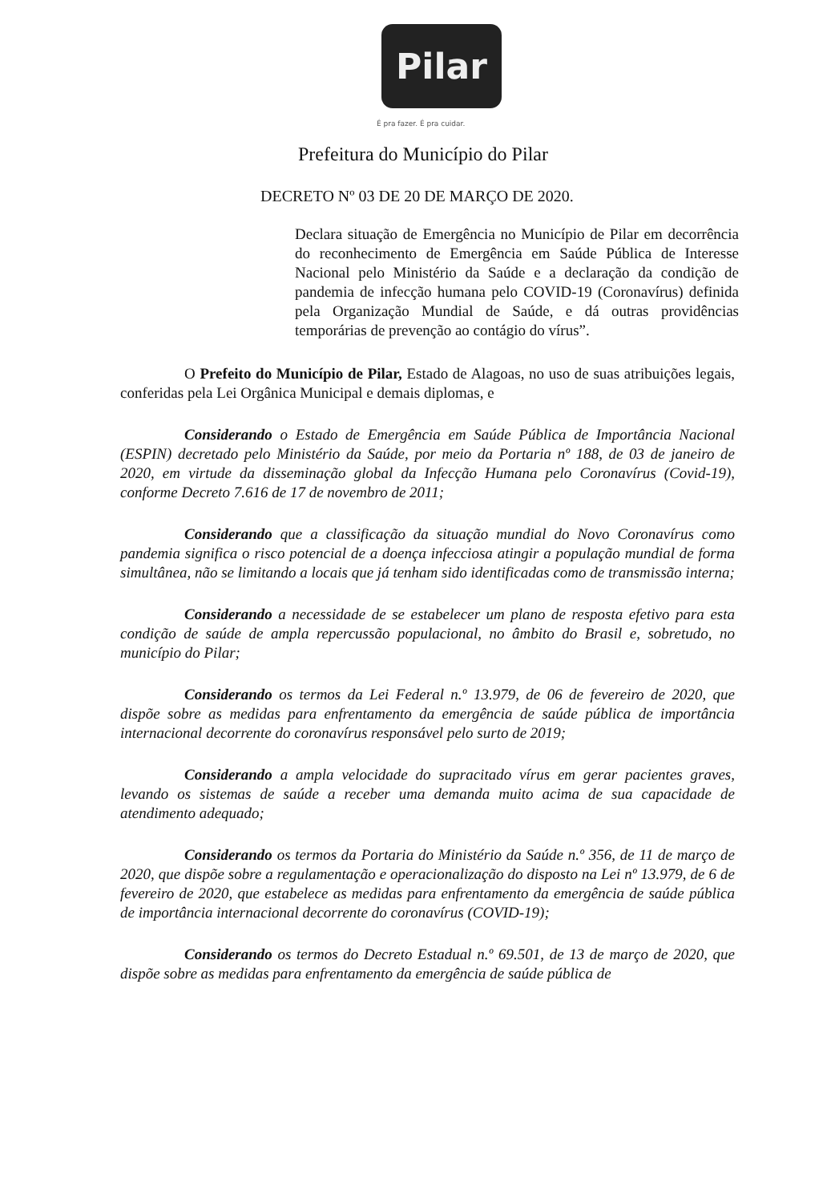Pilar
É pra fazer. É pra cuidar.
Prefeitura do Município do Pilar
DECRETO Nº 03 DE 20 DE MARÇO DE 2020.
Declara situação de Emergência no Município de Pilar em decorrência do reconhecimento de Emergência em Saúde Pública de Interesse Nacional pelo Ministério da Saúde e a declaração da condição de pandemia de infecção humana pelo COVID-19 (Coronavírus) definida pela Organização Mundial de Saúde, e dá outras providências temporárias de prevenção ao contágio do vírus”.
O Prefeito do Município de Pilar, Estado de Alagoas, no uso de suas atribuições legais, conferidas pela Lei Orgânica Municipal e demais diplomas, e
Considerando o Estado de Emergência em Saúde Pública de Importância Nacional (ESPIN) decretado pelo Ministério da Saúde, por meio da Portaria nº 188, de 03 de janeiro de 2020, em virtude da disseminação global da Infecção Humana pelo Coronavírus (Covid-19), conforme Decreto 7.616 de 17 de novembro de 2011;
Considerando que a classificação da situação mundial do Novo Coronavírus como pandemia significa o risco potencial de a doença infecciosa atingir a população mundial de forma simultânea, não se limitando a locais que já tenham sido identificadas como de transmissão interna;
Considerando a necessidade de se estabelecer um plano de resposta efetivo para esta condição de saúde de ampla repercussão populacional, no âmbito do Brasil e, sobretudo, no município do Pilar;
Considerando os termos da Lei Federal n.º 13.979, de 06 de fevereiro de 2020, que dispõe sobre as medidas para enfrentamento da emergência de saúde pública de importância internacional decorrente do coronavírus responsável pelo surto de 2019;
Considerando a ampla velocidade do supracitado vírus em gerar pacientes graves, levando os sistemas de saúde a receber uma demanda muito acima de sua capacidade de atendimento adequado;
Considerando os termos da Portaria do Ministério da Saúde n.º 356, de 11 de março de 2020, que dispõe sobre a regulamentação e operacionalização do disposto na Lei nº 13.979, de 6 de fevereiro de 2020, que estabelece as medidas para enfrentamento da emergência de saúde pública de importância internacional decorrente do coronavírus (COVID-19);
Considerando os termos do Decreto Estadual n.º 69.501, de 13 de março de 2020, que dispõe sobre as medidas para enfrentamento da emergência de saúde pública de